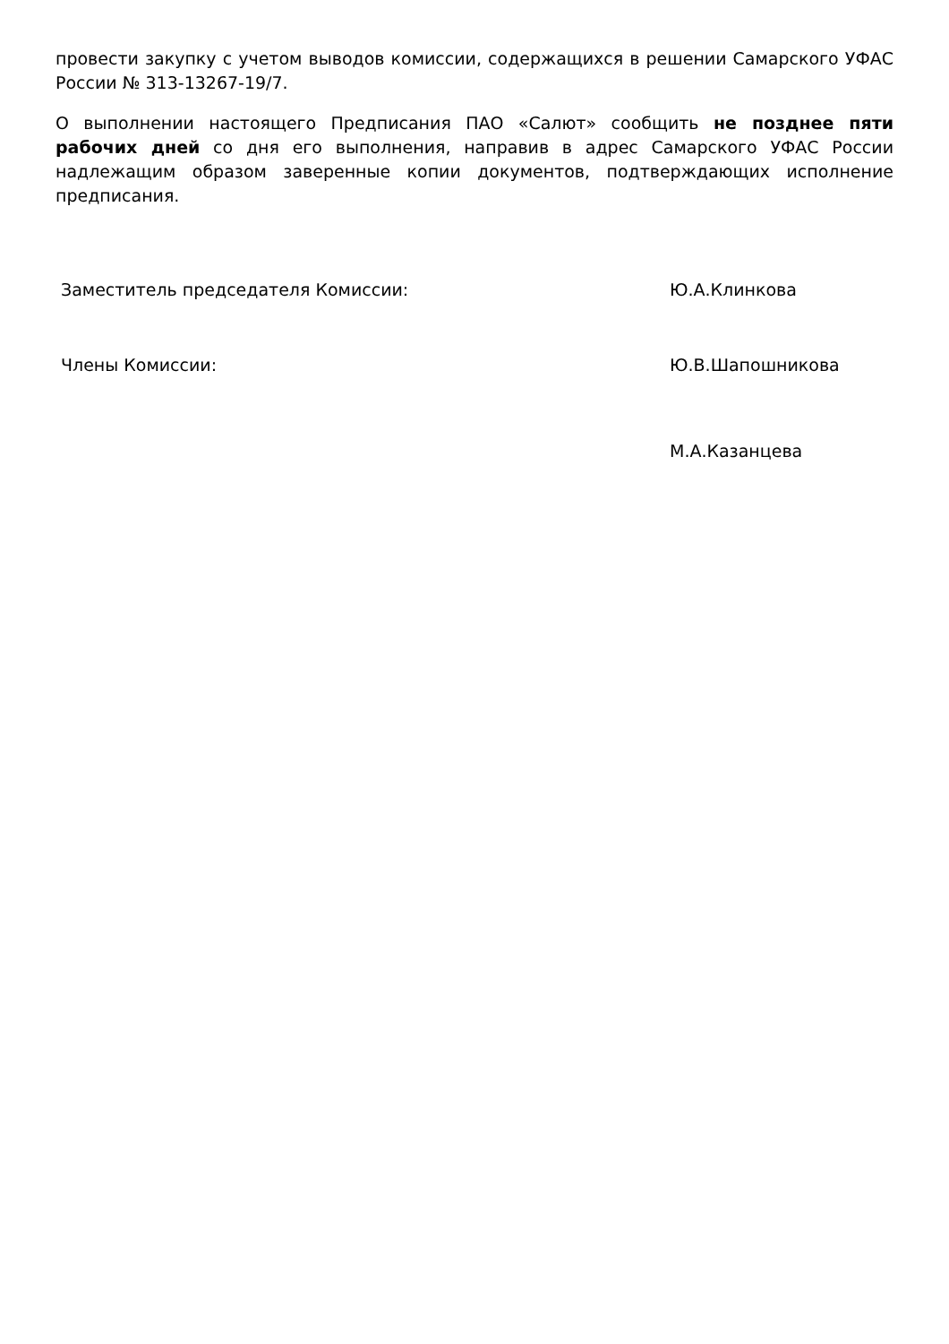провести закупку с учетом выводов комиссии, содержащихся в решении Самарского УФАС России № 313-13267-19/7.
О выполнении настоящего Предписания ПАО «Салют» сообщить не позднее пяти рабочих дней со дня его выполнения, направив в адрес Самарского УФАС России надлежащим образом заверенные копии документов, подтверждающих исполнение предписания.
Заместитель председателя Комиссии: Ю.А.Клинкова
Члены Комиссии: Ю.В.Шапошникова
М.А.Казанцева